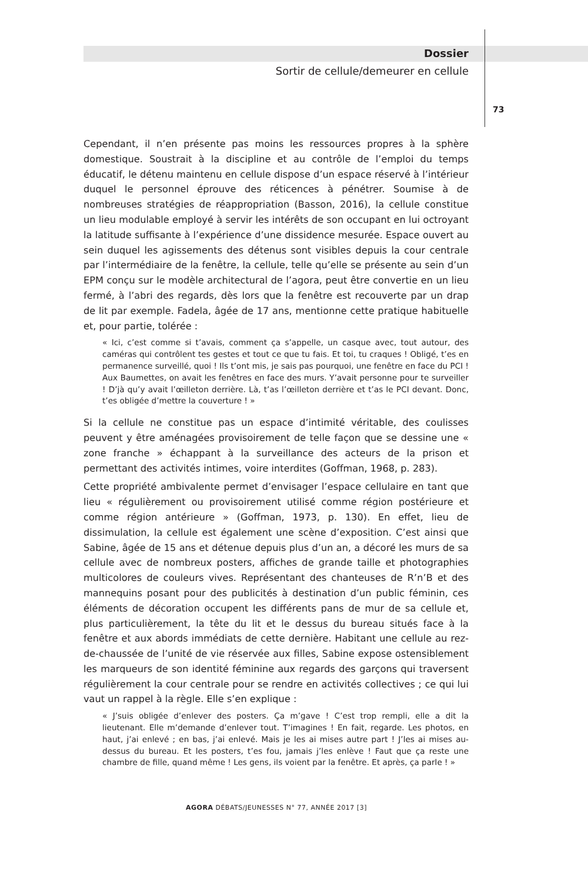Dossier
Sortir de cellule/demeurer en cellule
73
Cependant, il n’en présente pas moins les ressources propres à la sphère domestique. Soustrait à la discipline et au contrôle de l’emploi du temps éducatif, le détenu maintenu en cellule dispose d’un espace réservé à l’intérieur duquel le personnel éprouve des réticences à pénétrer. Soumise à de nombreuses stratégies de réappropriation (Basson, 2016), la cellule constitue un lieu modulable employé à servir les intérêts de son occupant en lui octroyant la latitude suffisante à l’expérience d’une dissidence mesurée. Espace ouvert au sein duquel les agissements des détenus sont visibles depuis la cour centrale par l’intermédiaire de la fenêtre, la cellule, telle qu’elle se présente au sein d’un EPM conçu sur le modèle architectural de l’agora, peut être convertie en un lieu fermé, à l’abri des regards, dès lors que la fenêtre est recouverte par un drap de lit par exemple. Fadela, âgée de 17 ans, mentionne cette pratique habituelle et, pour partie, tolérée :
« Ici, c’est comme si t’avais, comment ça s’appelle, un casque avec, tout autour, des caméras qui contrôlent tes gestes et tout ce que tu fais. Et toi, tu craques ! Obligé, t’es en permanence surveillé, quoi ! Ils t’ont mis, je sais pas pourquoi, une fenêtre en face du PCI ! Aux Baumettes, on avait les fenêtres en face des murs. Y’avait personne pour te surveiller ! D’jà qu’y avait l’œilleton derrière. Là, t’as l’œilleton derrière et t’as le PCI devant. Donc, t’es obligée d’mettre la couverture ! »
Si la cellule ne constitue pas un espace d’intimité véritable, des coulisses peuvent y être aménagées provisoirement de telle façon que se dessine une « zone franche » échappant à la surveillance des acteurs de la prison et permettant des activités intimes, voire interdites (Goffman, 1968, p. 283).
Cette propriété ambivalente permet d’envisager l’espace cellulaire en tant que lieu « régulièrement ou provisoirement utilisé comme région postérieure et comme région antérieure » (Goffman, 1973, p. 130). En effet, lieu de dissimulation, la cellule est également une scène d’exposition. C’est ainsi que Sabine, âgée de 15 ans et détenue depuis plus d’un an, a décoré les murs de sa cellule avec de nombreux posters, affiches de grande taille et photographies multicolores de couleurs vives. Représentant des chanteuses de R’n’B et des mannequins posant pour des publicités à destination d’un public féminin, ces éléments de décoration occupent les différents pans de mur de sa cellule et, plus particulièrement, la tête du lit et le dessus du bureau situés face à la fenêtre et aux abords immédiats de cette dernière. Habitant une cellule au rez-de-chaussée de l’unité de vie réservée aux filles, Sabine expose ostensiblement les marqueurs de son identité féminine aux regards des garçons qui traversent régulièrement la cour centrale pour se rendre en activités collectives ; ce qui lui vaut un rappel à la règle. Elle s’en explique :
« J’suis obligée d’enlever des posters. Ça m’gave ! C’est trop rempli, elle a dit la lieutenant. Elle m’demande d’enlever tout. T’imagines ! En fait, regarde. Les photos, en haut, j’ai enlevé ; en bas, j’ai enlevé. Mais je les ai mises autre part ! J’les ai mises au-dessus du bureau. Et les posters, t’es fou, jamais j’les enlève ! Faut que ça reste une chambre de fille, quand même ! Les gens, ils voient par la fenêtre. Et après, ça parle ! »
AGORA DÉBATS/JEUNESSES N° 77, ANNÉE 2017 [3]